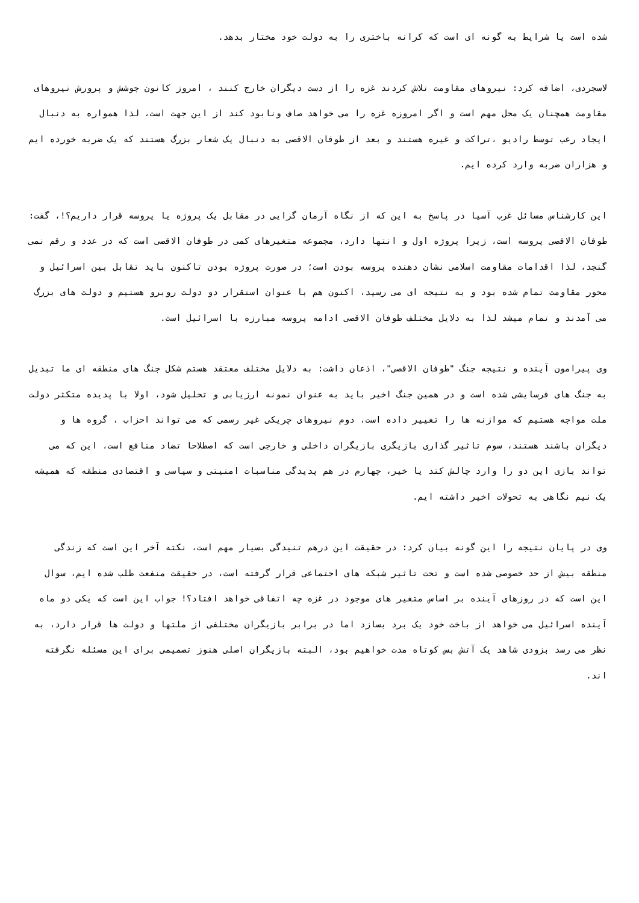شده است یا شرایط به گونه ای است که کرانه باختری را به دولت خود مختار بدهد.
لاسجردی، اضافه کرد: نیروهای مقاومت تلاش کردند غزه را از دست دیگران خارج کنند ، امروز کانون جوشش و پرورش نیروهای مقاومت همچنان یک محل مهم است و اگر امروزه غزه را می خواهد صاف ونابود کند از این جهت است، لذا همواره به دنبال ایجاد رعب توسط رادیو ،تراکت و غیره هستند و بعد از طوفان الاقصی به دنبال یک شعار بزرگ هستند که یک ضربه خورده ایم و هزاران ضربه وارد کرده ایم.
این کارشناس مسائل غرب آسیا در پاسخ به این که از نگاه آرمان گرایی در مقابل یک پروژه یا پروسه قرار داریم؟!، گفت: طوفان الاقصی پروسه است، زیرا پروژه اول و انتها دارد، مجموعه متغیرهای کمی در طوفان الاقصی است که در عدد و رقم نمی گنجد، لذا اقدامات مقاومت اسلامی نشان دهنده پروسه بودن است؛ در صورت پروژه بودن تاکنون باید تقابل بین اسرائیل و محور مقاومت تمام شده بود و به نتیجه ای می رسید، اکنون هم با عنوان استقرار دو دولت روبرو هستیم و دولت های بزرگ می آمدند و تمام میشد لذا به دلایل مختلف طوفان الاقصی ادامه پروسه مبارزه با اسرائیل است.
وی پیرامون آینده و نتیجه جنگ "طوفان الاقصی"، اذعان داشت: به دلایل مختلف معتقد هستم شکل جنگ های منطقه ای ما تبدیل به جنگ های فرسایشی شده است و در همین جنگ اخیر باید به عنوان نمونه ارزیابی و تحلیل شود، اولا با پدیده متکثر دولت ملت مواجه هستیم که موازنه ها را تغییر داده است، دوم نیروهای چریکی غیر رسمی که می تواند احزاب ، گروه ها و دیگران باشند هستند، سوم تاثیر گذاری بازیگری بازیگران داخلی و خارجی است که اصطلاحا تضاد منافع است، این که می تواند بازی این دو را وارد چالش کند یا خیر، چهارم در هم پدیدگی مناسبات امنیتی و سیاسی و اقتصادی منطقه که همیشه یک نیم نگاهی به تحولات اخیر داشته ایم.
وی در پایان نتیجه را این گونه بیان کرد: در حقیقت این درهم تنیدگی بسیار مهم است، نکته آخر این است که زندگی منطقه بیش از حد خصوصی شده است و تحت تاثیر شبکه های اجتماعی قرار گرفته است، در حقیقت منفعت طلب شده ایم، سوال این است که در روزهای آینده بر اساس متغیر های موجود در غزه چه اتفاقی خواهد افتاد؟! جواب این است که یکی دو ماه آینده اسرائیل می خواهد از باخت خود یک برد بسازد اما در برابر بازیگران مختلفی از ملتها و دولت ها قرار دارد، به نظر می رسد بزودی شاهد یک آتش بس کوتاه مدت خواهیم بود، البته بازیگران اصلی هنوز تصمیمی برای این مسئله نگرفته اند.